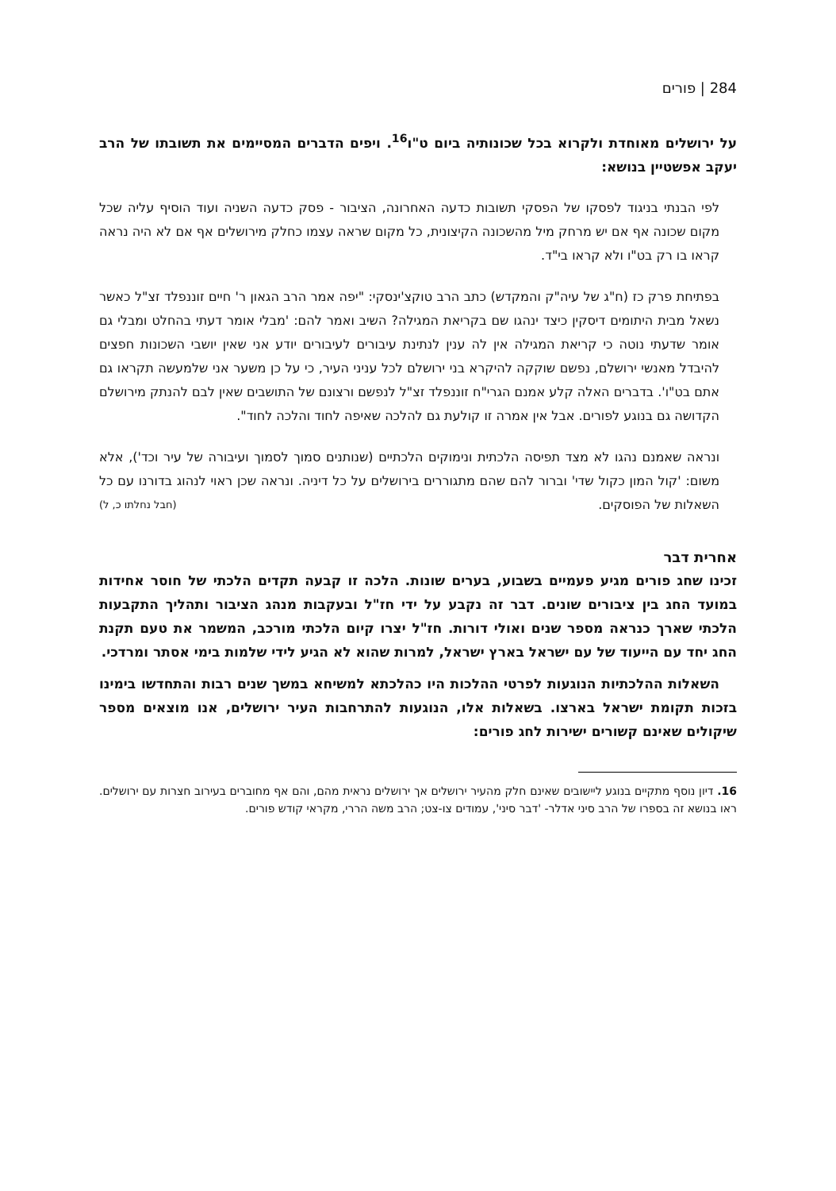284 | פורים
על ירושלים מאוחדת ולקרוא בכל שכונותיה ביום ט"ו<sup>16</sup>. ויפים הדברים המסיימים את תשובתו של הרב יעקב אפשטיין בנושא:
לפי הבנתי בניגוד לפסקו של הפסקי תשובות כדעה האחרונה, הציבור - פסק כדעה השניה ועוד הוסיף עליה שכל מקום שכונה אף אם יש מרחק מיל מהשכונה הקיצונית, כל מקום שראה עצמו כחלק מירושלים אף אם לא היה נראה קראו בו רק בט"ו ולא קראו בי"ד.
בפתיחת פרק כז (ח"ג של עיה"ק והמקדש) כתב הרב טוקצ'ינסקי: "יפה אמר הרב הגאון ר' חיים זוננפלד זצ"ל כאשר נשאל מבית היתומים דיסקין כיצד ינהגו שם בקריאת המגילה? השיב ואמר להם: 'מבלי אומר דעתי בהחלט ומבלי גם אומר שדעתי נוטה כי קריאת המגילה אין לה ענין לנתינת עיבורים לעיבורים יודע אני שאין יושבי השכונות חפצים להיבדל מאנשי ירושלם, נפשם שוקקה להיקרא בני ירושלם לכל עניני העיר, כי על כן משער אני שלמעשה תקראו גם אתם בט"ו'. בדברים האלה קלע אמנם הגרי"ח זוננפלד זצ"ל לנפשם ורצונם של התושבים שאין לבם להנתק מירושלם הקדושה גם בנוגע לפורים. אבל אין אמרה זו קולעת גם להלכה שאיפה לחוד והלכה לחוד".
ונראה שאמנם נהגו לא מצד תפיסה הלכתית ונימוקים הלכתיים (שנותנים סמוך לסמוך ועיבורה של עיר וכד'), אלא משום: 'קול המון כקול שדי' וברור להם שהם מתגוררים בירושלים על כל דיניה. ונראה שכן ראוי לנהוג בדורנו עם כל השאלות של הפוסקים. (חבל נחלתו כ, ל)
אחרית דבר
זכינו שחג פורים מגיע פעמיים בשבוע, בערים שונות. הלכה זו קבעה תקדים הלכתי של חוסר אחידות במועד החג בין ציבורים שונים. דבר זה נקבע על ידי חז"ל ובעקבות מנהג הציבור ותהליך התקבעות הלכתי שארך כנראה מספר שנים ואולי דורות. חז"ל יצרו קיום הלכתי מורכב, המשמר את טעם תקנת החג יחד עם הייעוד של עם ישראל בארץ ישראל, למרות שהוא לא הגיע לידי שלמות בימי אסתר ומרדכי.
השאלות ההלכתיות הנוגעות לפרטי ההלכות היו כהלכתא למשיחא במשך שנים רבות והתחדשו בימינו בזכות תקומת ישראל בארצו. בשאלות אלו, הנוגעות להתרחבות העיר ירושלים, אנו מוצאים מספר שיקולים שאינם קשורים ישירות לחג פורים:
16. דיון נוסף מתקיים בנוגע ליישובים שאינם חלק מהעיר ירושלים אך ירושלים נראית מהם, והם אף מחוברים בעירוב חצרות עם ירושלים. ראו בנושא זה בספרו של הרב סיני אדלר- 'דבר סיני', עמודים צו-צט; הרב משה הררי, מקראי קודש פורים.